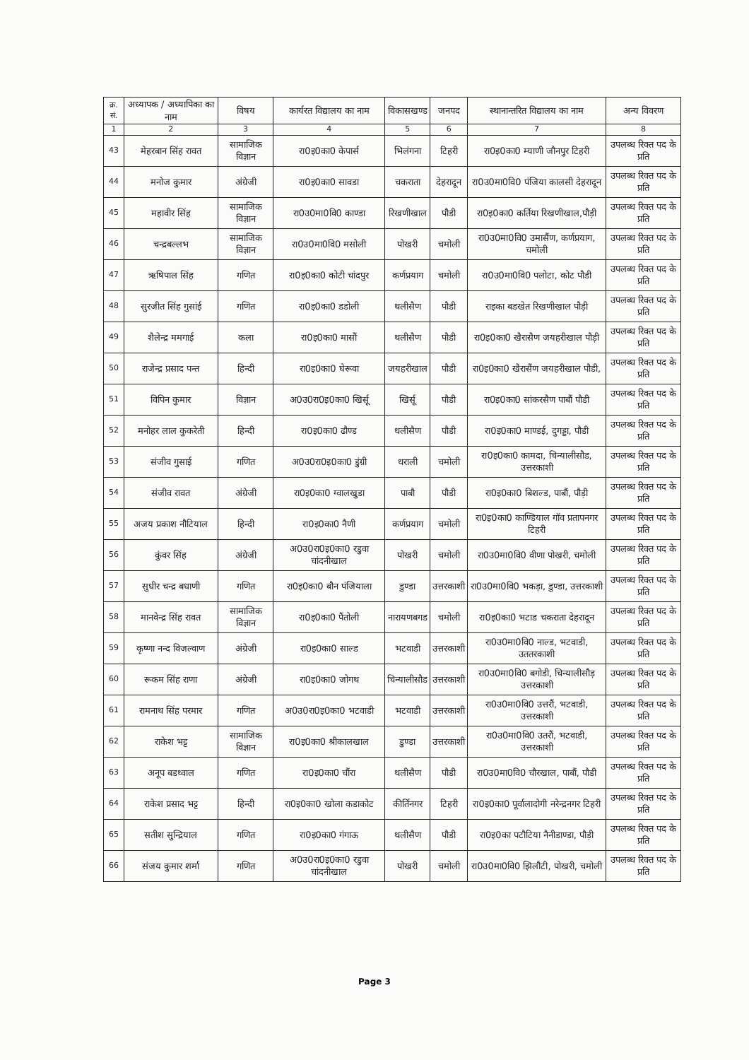| क्र. सं. | अध्यापक / अध्यापिका का नाम | विषय | कार्यरत विद्यालय का नाम | विकासखण्ड | जनपद | स्थानान्तरित विद्यालय का नाम | अन्य विवरण |
| --- | --- | --- | --- | --- | --- | --- | --- |
| 1 | 2 | 3 | 4 | 5 | 6 | 7 | 8 |
| 43 | मेहरबान सिंह रावत | सामाजिक विज्ञान | रा0इ0का0 केपार्स | भिलंगना | टिहरी | रा0इ0का0 म्याणी जौनपुर टिहरी | उपलब्ध रिक्त पद के प्रति |
| 44 | मनोज कुमार | अंग्रेजी | रा0इ0का0 सावडा | चकराता | देहरादून | रा0उ0मा0वि0 पंजिया कालसी देहरादून | उपलब्ध रिक्त पद के प्रति |
| 45 | महावीर सिंह | सामाजिक विज्ञान | रा0उ0मा0वि0 काण्डा | रिखणीखाल | पौडी | रा0इ0का0 कर्तिया रिखणीखाल,पौड़ी | उपलब्ध रिक्त पद के प्रति |
| 46 | चन्द्रबल्लभ | सामाजिक विज्ञान | रा0उ0मा0वि0 मसोली | पोखरी | चमोली | रा0उ0मा0वि0 उमासैंण, कर्णप्रयाग, चमोली | उपलब्ध रिक्त पद के प्रति |
| 47 | ऋषिपाल सिंह | गणित | रा0इ0का0 कोटी चांदपुर | कर्णप्रयाग | चमोली | रा0उ0मा0वि0 पलोटा, कोट पौडी | उपलब्ध रिक्त पद के प्रति |
| 48 | सुरजीत सिंह गुसांई | गणित | रा0इ0का0 डडोली | थलीसैण | पौडी | राइका बडखेत रिखणीखाल पौड़ी | उपलब्ध रिक्त पद के प्रति |
| 49 | शैलेन्द्र ममगाई | कला | रा0इ0का0 मासौं | थलीसैण | पौडी | रा0इ0का0 खैरासैण जयहरीखाल पौड़ी | उपलब्ध रिक्त पद के प्रति |
| 50 | राजेन्द्र प्रसाद पन्त | हिन्दी | रा0इ0का0 घेरूवा | जयहरीखाल | पौडी | रा0इ0का0 खैरासैंण जयहरीखाल पौडी, | उपलब्ध रिक्त पद के प्रति |
| 51 | विपिन कुमार | विज्ञान | अ0उ0रा0इ0का0 खिर्सू | खिर्सू | पौडी | रा0इ0का0 सांकरसैण पाबौं पौडी | उपलब्ध रिक्त पद के प्रति |
| 52 | मनोहर लाल कुकरेती | हिन्दी | रा0इ0का0 ढौण्ड | थलीसैण | पौडी | रा0इ0का0 माण्डई, दुगड्डा, पौडी | उपलब्ध रिक्त पद के प्रति |
| 53 | संजीव गुसाई | गणित | अ0उ0रा0इ0का0 डुंग्री | थराली | चमोली | रा0इ0का0 कामदा, चिन्यालीसौड, उत्तरकाशी | उपलब्ध रिक्त पद के प्रति |
| 54 | संजीव रावत | अंग्रेजी | रा0इ0का0 ग्वालखुडा | पाबौ | पौडी | रा0इ0का0 बिशल्ड, पाबौं, पौड़ी | उपलब्ध रिक्त पद के प्रति |
| 55 | अजय प्रकाश नौटियाल | हिन्दी | रा0इ0का0 नैणी | कर्णप्रयाग | चमोली | रा0इ0का0 काण्डियाल गॉव प्रतापनगर टिहरी | उपलब्ध रिक्त पद के प्रति |
| 56 | कुंवर सिंह | अंग्रेजी | अ0उ0रा0इ0का0 रडुवा चांदनीखाल | पोखरी | चमोली | रा0उ0मा0वि0 वीणा पोखरी, चमोली | उपलब्ध रिक्त पद के प्रति |
| 57 | सुधीर चन्द्र बधाणी | गणित | रा0इ0का0 बौन पंजियाला | डुण्डा | उत्तरकाशी | रा0उ0मा0वि0 भकड़ा, डुण्डा, उत्तरकाशी | उपलब्ध रिक्त पद के प्रति |
| 58 | मानवेन्द्र सिंह रावत | सामाजिक विज्ञान | रा0इ0का0 पैंतोली | नारायणबगड | चमोली | रा0इ0का0 भटाड चकराता देहरादून | उपलब्ध रिक्त पद के प्रति |
| 59 | कृष्णा नन्द विजल्वाण | अंग्रेजी | रा0इ0का0 साल्ड | भटवाडी | उत्तरकाशी | रा0उ0मा0वि0 नाल्ड, भटवाडी, उततरकाशी | उपलब्ध रिक्त पद के प्रति |
| 60 | रूकम सिंह राणा | अंग्रेजी | रा0इ0का0 जोगथ | चिन्यालीसौड | उत्तरकाशी | रा0उ0मा0वि0 बगोडी, चिन्यालीसौड़ उत्तरकाशी | उपलब्ध रिक्त पद के प्रति |
| 61 | रामनाथ सिंह परमार | गणित | अ0उ0रा0इ0का0 भटवाडी | भटवाडी | उत्तरकाशी | रा0उ0मा0वि0 उत्तरौं, भटवाडी, उत्तरकाशी | उपलब्ध रिक्त पद के प्रति |
| 62 | राकेश भट्ट | सामाजिक विज्ञान | रा0इ0का0 श्रीकालखाल | डुण्डा | उत्तरकाशी | रा0उ0मा0वि0 उतरौं, भटवाडी, उत्तरकाशी | उपलब्ध रिक्त पद के प्रति |
| 63 | अनूप बडथ्वाल | गणित | रा0इ0का0 चौंरा | थलीसैण | पौडी | रा0उ0मा0वि0 चौरखाल, पाबौं, पौडी | उपलब्ध रिक्त पद के प्रति |
| 64 | राकेश प्रसाद भट्ट | हिन्दी | रा0इ0का0 खोला कडाकोट | कीर्तिनगर | टिहरी | रा0इ0का0 पूर्वालादोगी नरेन्द्रनगर टिहरी | उपलब्ध रिक्त पद के प्रति |
| 65 | सतीश सुन्द्रियाल | गणित | रा0इ0का0 गंगाऊ | थलीसैण | पौडी | रा0इ0का पटौटिया नैनीडाण्डा, पौड़ी | उपलब्ध रिक्त पद के प्रति |
| 66 | संजय कुमार शर्मा | गणित | अ0उ0रा0इ0का0 रडुवा चांदनीखाल | पोखरी | चमोली | रा0उ0मा0वि0 झिलौटी, पोखरी, चमोली | उपलब्ध रिक्त पद के प्रति |
Page 3